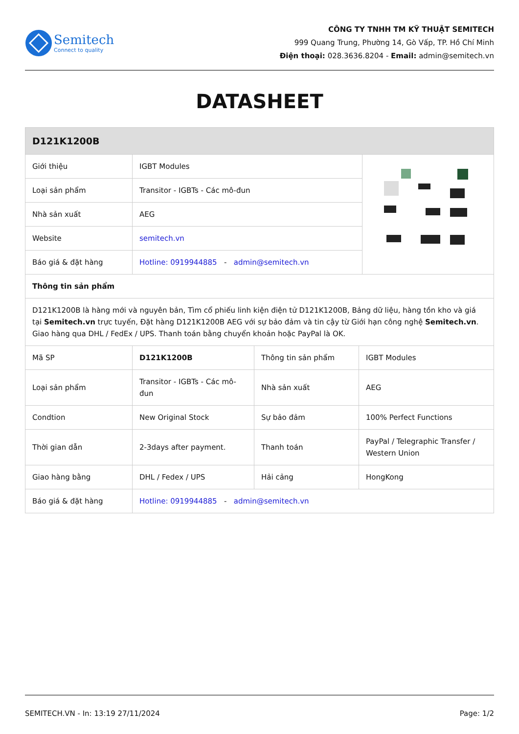Semitech
Connect to quality
CÔNG TY TNHH TM KỸ THUẬT SEMITECH
999 Quang Trung, Phường 14, Gò Vấp, TP. Hồ Chí Minh
Điện thoại: 028.3636.8204 - Email: admin@semitech.vn
DATASHEET
| D121K1200B | | |
| Giới thiệu | IGBT Modules | |
| Loại sản phẩm | Transitor - IGBTs - Các mô-đun | |
| Nhà sản xuất | AEG | |
| Website | semitech.vn | |
| Báo giá & đặt hàng | Hotline: 0919944885 - admin@semitech.vn | |
| Thông tin sản phẩm | | |
| D121K1200B là hàng mới và nguyên bản, Tìm cổ phiếu linh kiện điện tử D121K1200B, Bảng dữ liệu, hàng tồn kho và giá tại Semitech.vn trực tuyến, Đặt hàng D121K1200B AEG với sự bảo đảm và tin cậy từ Giới hạn công nghệ Semitech.vn . Giao hàng qua DHL / FedEx / UPS. Thanh toán bằng chuyển khoản hoặc PayPal là OK. | | |
| Mã SP | D121K1200B | Thông tin sản phẩm | IGBT Modules |
| Loại sản phẩm | Transitor - IGBTs - Các mô-đun | Nhà sản xuất | AEG |
| Condtion | New Original Stock | Sự bảo đảm | 100% Perfect Functions |
| Thời gian dẫn | 2-3days after payment. | Thanh toán | PayPal / Telegraphic Transfer / Western Union |
| Giao hàng bằng | DHL / Fedex / UPS | Hải cảng | HongKong |
| Báo giá & đặt hàng | Hotline: 0919944885 - admin@semitech.vn | | |
SEMITECH.VN - In: 13:19 27/11/2024 Page: 1/2